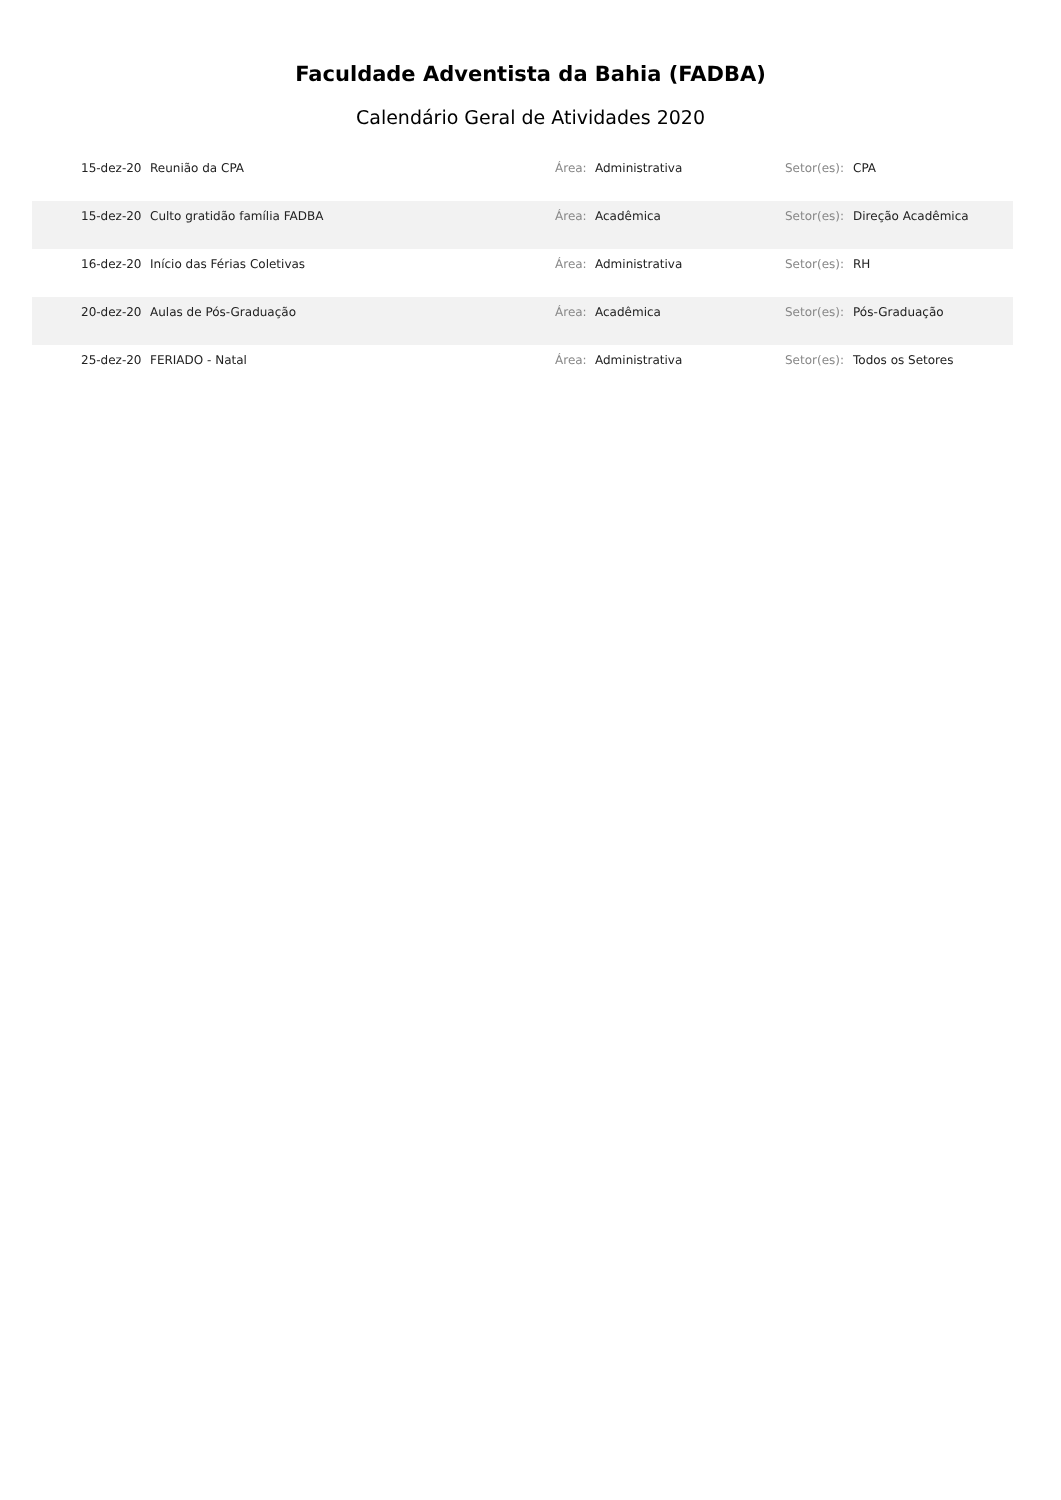Faculdade Adventista da Bahia (FADBA)
Calendário Geral de Atividades 2020
| | 15-dez-20 | Reunião da CPA | Área: | Administrativa | Setor(es): | CPA |
| | 15-dez-20 | Culto gratidão família FADBA | Área: | Acadêmica | Setor(es): | Direção Acadêmica |
| | 16-dez-20 | Início das Férias Coletivas | Área: | Administrativa | Setor(es): | RH |
| | 20-dez-20 | Aulas de Pós-Graduação | Área: | Acadêmica | Setor(es): | Pós-Graduação |
| | 25-dez-20 | FERIADO - Natal | Área: | Administrativa | Setor(es): | Todos os Setores |